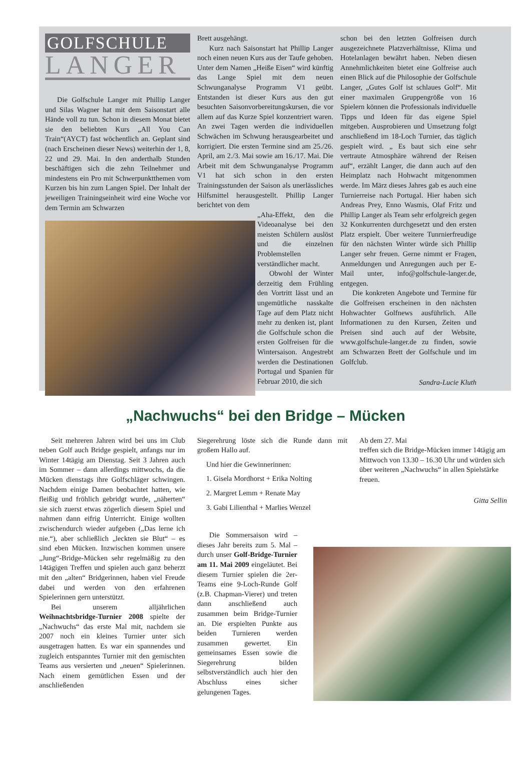GOLFSCHULE
LANGER
Die Golfschule Langer mit Phillip Langer und Silas Wagner hat mit dem Saisonstart alle Hände voll zu tun. Schon in diesem Monat bietet sie den beliebten Kurs „All You Can Train“(AYCT) fast wöchentlich an. Geplant sind (nach Erscheinen dieser News) weiterhin der 1, 8, 22 und 29. Mai. In den anderthalb Stunden beschäftigen sich die zehn Teilnehmer und mindestens ein Pro mit Schwerpunktthemen vom Kurzen bis hin zum Langen Spiel. Der Inhalt der jeweiligen Trainingseinheit wird eine Woche vor dem Termin am Schwarzen
Brett ausgehängt.
Kurz nach Saisonstart hat Phillip Langer noch einen neuen Kurs aus der Taufe gehoben. Unter dem Namen „Heiße Eisen“ wird künftig das Lange Spiel mit dem neuen Schwunganalyse Programm V1 geübt. Entstanden ist dieser Kurs aus den gut besuchten Saisonvorbereitungskursen, die vor allem auf das Kurze Spiel konzentriert waren. An zwei Tagen werden die individuellen Schwächen im Schwung herausgearbeitet und korrigiert. Die ersten Termine sind am 25./26. April, am 2./3. Mai sowie am 16./17. Mai. Die Arbeit mit dem Schwunganalyse Programm V1 hat sich schon in den ersten Trainingsstunden der Saison als unerlässliches Hilfsmittel herausgestellt. Phillip Langer berichtet von dem
„Aha-Effekt, den die Videoanalyse bei den meisten Schülern auslöst und die einzelnen Problemstellen verständlicher macht.
Obwohl der Winter derzeitig dem Frühling den Vortritt lässt und an ungemütliche nasskalte Tage auf dem Platz nicht mehr zu denken ist, plant die Golfschule schon die ersten Golfreisen für die Wintersaison. Angestrebt werden die Destinationen Portugal und Spanien für Februar 2010, die sich
schon bei den letzten Golfreisen durch ausgezeichnete Platzverhältnisse, Klima und Hotelanlagen bewährt haben. Neben diesen Annehmlichkeiten bietet eine Golfreise auch einen Blick auf die Philosophie der Golfschule Langer, „Gutes Golf ist schlaues Golf“. Mit einer maximalen Gruppengröße von 16 Spielern können die Professionals individuelle Tipps und Ideen für das eigene Spiel mitgeben. Ausprobieren und Umsetzung folgt anschließend im 18-Loch Turnier, das täglich gespielt wird. „ Es baut sich eine sehr vertraute Atmosphäre während der Reisen auf“, erzählt Langer, die dann auch auf den Heimplatz nach Hohwacht mitgenommen werde. Im März dieses Jahres gab es auch eine Turnierreise nach Portugal. Hier haben sich Andreas Prey, Enno Wasmis, Olaf Fritz und Phillip Langer als Team sehr erfolgreich gegen 32 Konkurrenten durchgesetzt und den ersten Platz erspielt. Über weitere Tunrnierfreudige für den nächsten Winter würde sich Phillip Langer sehr freuen. Gerne nimmt er Fragen, Anmeldungen und Anregungen auch per E-Mail unter, info@golfschule-langer.de, entgegen.
Die konkreten Angebote und Termine für die Golfreisen erscheinen in den nächsten Hohwachter Golfnews ausführlich. Alle Informationen zu den Kursen, Zeiten und Preisen sind auch auf der Website, www.golfschule-langer.de zu finden, sowie am Schwarzen Brett der Golfschule und im Golfclub.
Sandra-Lucie Kluth
„Nachwuchs“ bei den Bridge – Mücken
Seit mehreren Jahren wird bei uns im Club neben Golf auch Bridge gespielt, anfangs nur im Winter 14tägig am Dienstag. Seit 3 Jahren auch im Sommer – dann allerdings mittwochs, da die Mücken dienstags ihre Golfschläger schwingen. Nachdem einige Damen beobachtet hatten, wie fleißig und fröhlich gebridgt wurde, „näherten“ sie sich zuerst etwas zögerlich diesem Spiel und nahmen dann eifrig Unterricht. Einige wollten zwischendurch wieder aufgeben („Das lerne ich nie.“), aber schließlich „leckten sie Blut“ – es sind eben Mücken. Inzwischen kommen unsere „Jung“-Bridge-Mücken sehr regelmäßig zu den 14tägigen Treffen und spielen auch ganz beherzt mit den „alten“ Bridgerinnen, haben viel Freude dabei und werden von den erfahrenen Spielerinnen gern unterstützt.
Bei unserem alljährlichen Weihnachtsbridge-Turnier 2008 spielte der „Nachwuchs“ das erste Mal mit, nachdem sie 2007 noch ein kleines Turnier unter sich ausgetragen hatten. Es war ein spannendes und zugleich entspanntes Turnier mit den gemischten Teams aus versierten und „neuen“ Spielerinnen. Nach einem gemütlichen Essen und der anschließenden
Siegerehrung löste sich die Runde dann mit großem Hallo auf.
Und hier die Gewinnerinnen:
1. Gisela Mordhorst + Erika Nolting
2. Margret Lemm + Renate May
3. Gabi Lilienthal + Marlies Wenzel
Die Sommersaison wird – dieses Jahr bereits zum 5. Mal – durch unser Golf-Bridge-Turnier am 11. Mai 2009 eingeläutet. Bei diesem Turnier spielen die 2er-Teams eine 9-Loch-Runde Golf (z.B. Chapman-Vierer) und treten dann anschließend auch zusammen beim Bridge-Turnier an. Die erspielten Punkte aus beiden Turnieren werden zusammen gewertet. Ein gemeinsames Essen sowie die Siegerehrung bilden selbstverständlich auch hier den Abschluss eines sicher gelungenen Tages.
Ab dem 27. Mai
treffen sich die Bridge-Mücken immer 14tägig am Mittwoch von 13.30 – 16.30 Uhr und würden sich über weiteren „Nachwuchs“ in allen Spielstärke freuen.
Gitta Sellin